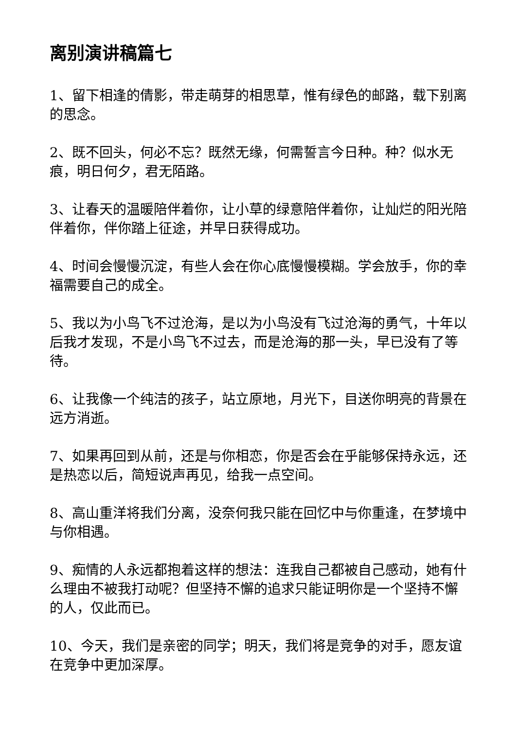离别演讲稿篇七
1、留下相逢的倩影，带走萌芽的相思草，惟有绿色的邮路，载下别离的思念。
2、既不回头，何必不忘？既然无缘，何需誓言今日种。种？似水无痕，明日何夕，君无陌路。
3、让春天的温暖陪伴着你，让小草的绿意陪伴着你，让灿烂的阳光陪伴着你，伴你踏上征途，并早日获得成功。
4、时间会慢慢沉淀，有些人会在你心底慢慢模糊。学会放手，你的幸福需要自己的成全。
5、我以为小鸟飞不过沧海，是以为小鸟没有飞过沧海的勇气，十年以后我才发现，不是小鸟飞不过去，而是沧海的那一头，早已没有了等待。
6、让我像一个纯洁的孩子，站立原地，月光下，目送你明亮的背景在远方消逝。
7、如果再回到从前，还是与你相恋，你是否会在乎能够保持永远，还是热恋以后，简短说声再见，给我一点空间。
8、高山重洋将我们分离，没奈何我只能在回忆中与你重逢，在梦境中与你相遇。
9、痴情的人永远都抱着这样的想法：连我自己都被自己感动，她有什么理由不被我打动呢？但坚持不懈的追求只能证明你是一个坚持不懈的人，仅此而已。
10、今天，我们是亲密的同学；明天，我们将是竞争的对手，愿友谊在竞争中更加深厚。